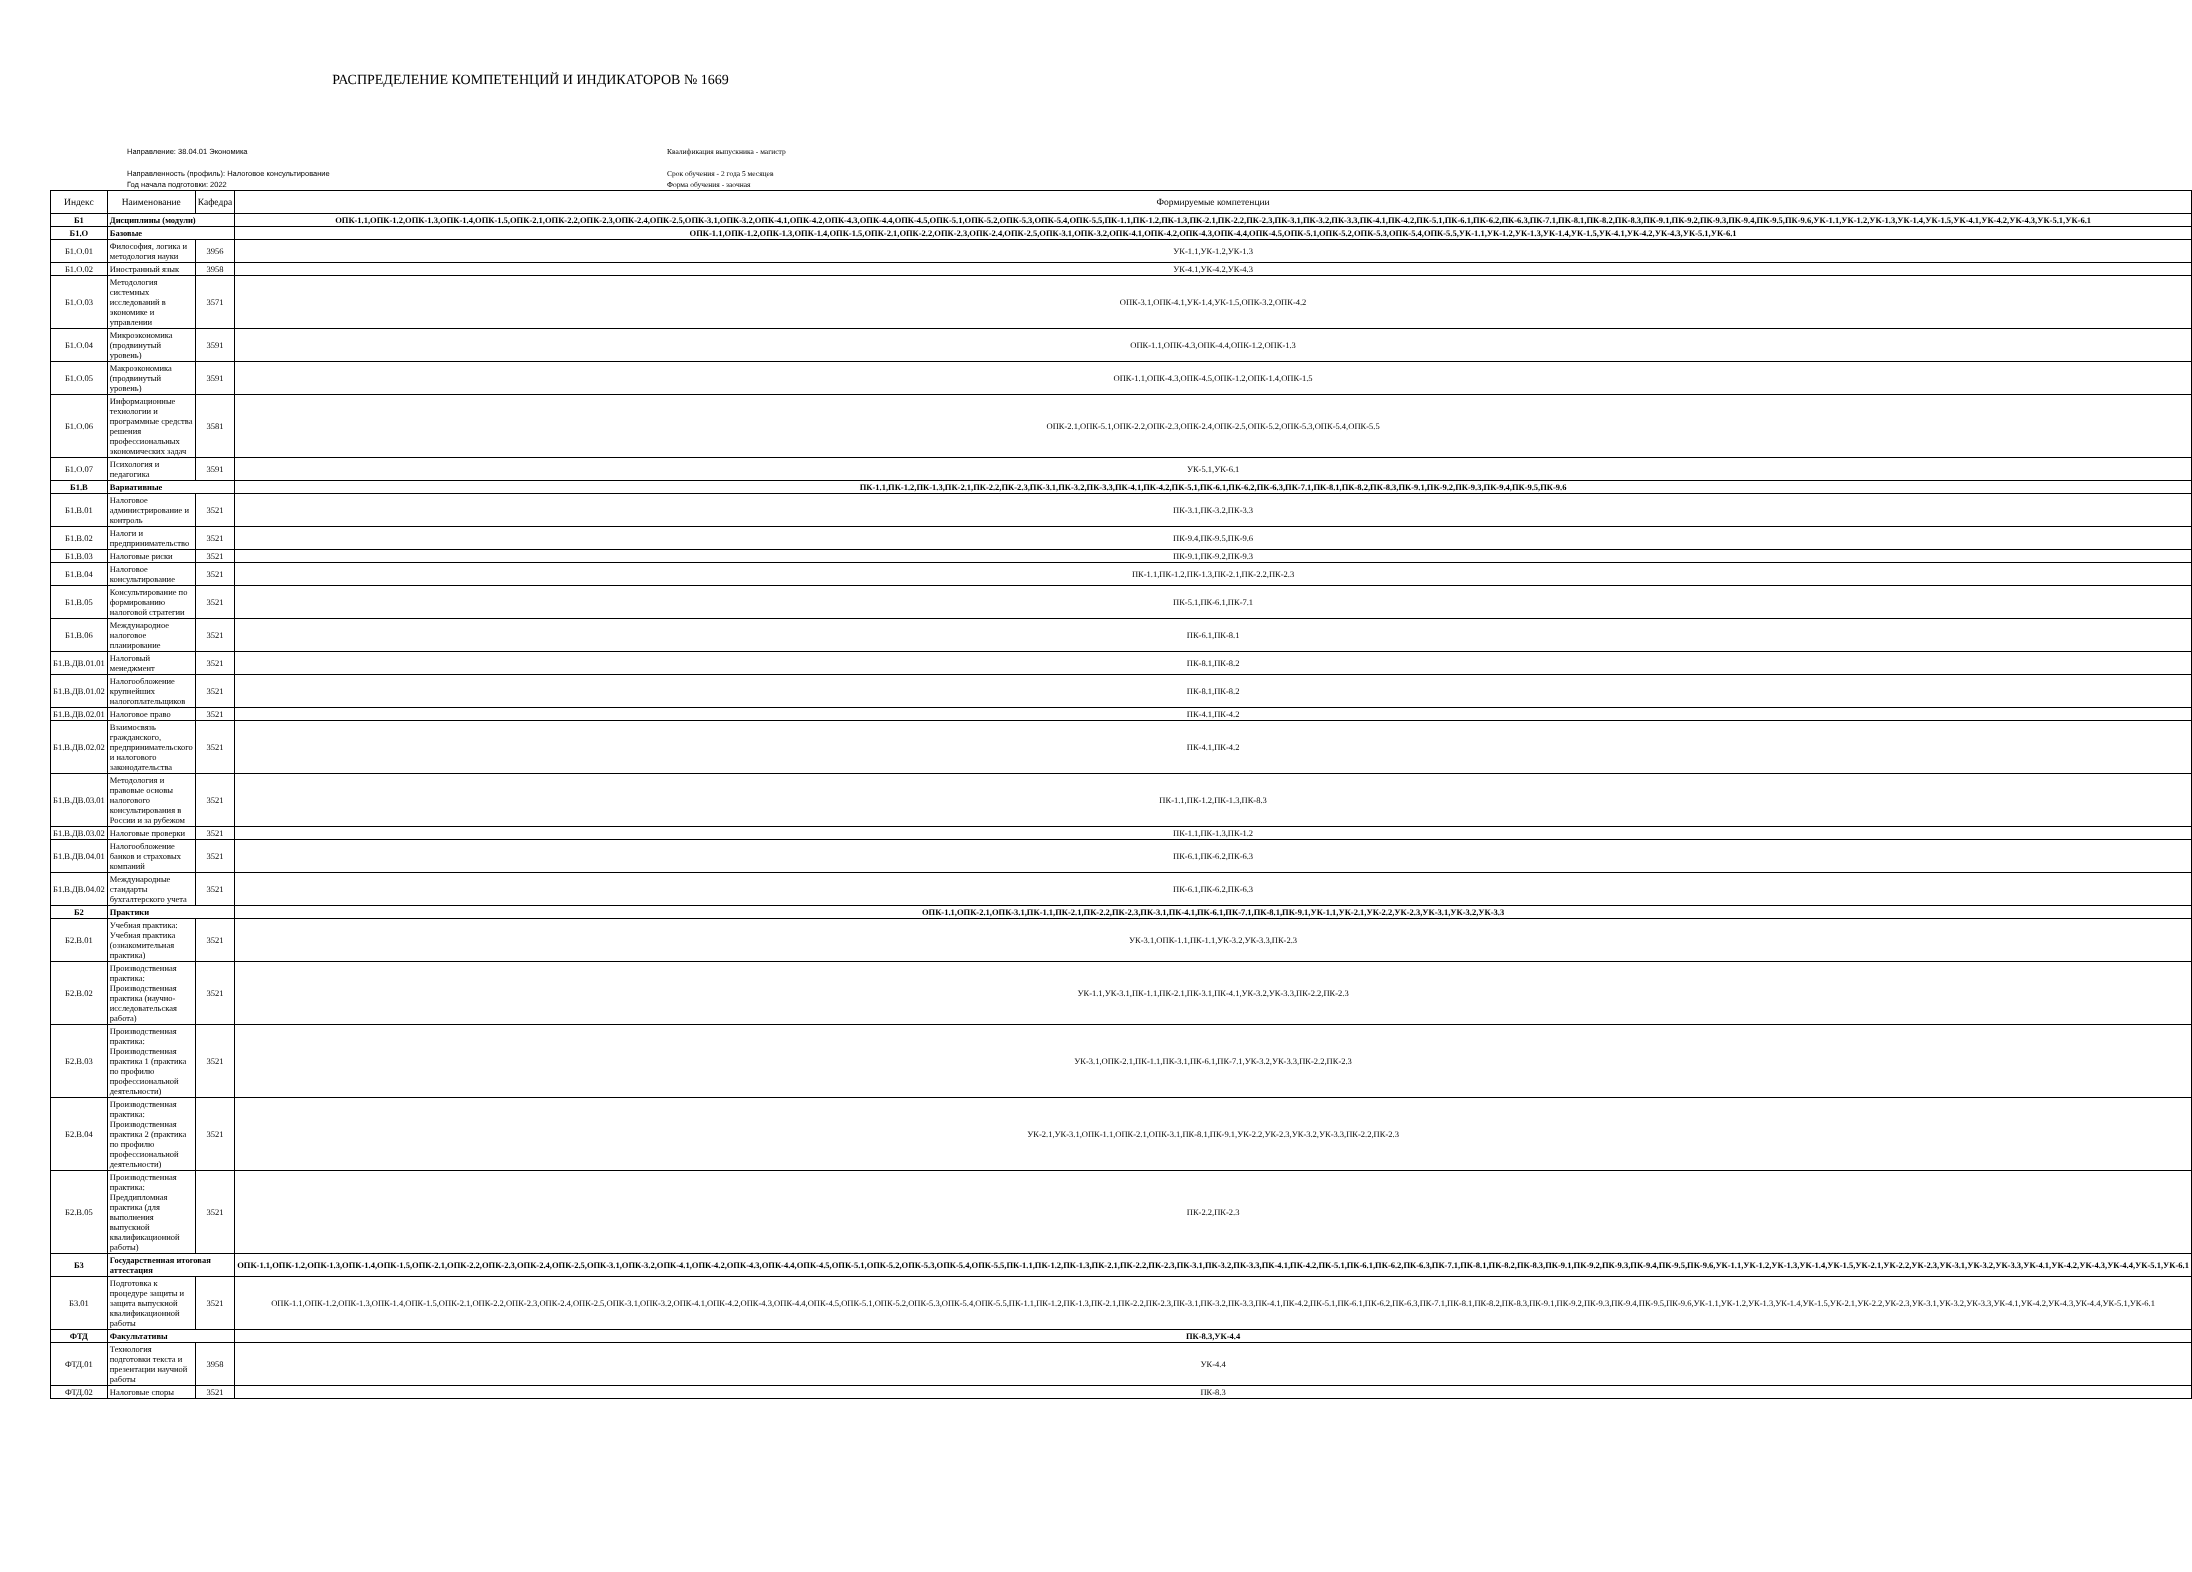РАСПРЕДЕЛЕНИЕ КОМПЕТЕНЦИЙ И ИНДИКАТОРОВ № 1669
Направление: 38.04.01 Экономика
Направленность (профиль): Налоговое консультирование
Год начала подготовки: 2022
Квалификация выпускника - магистр
Срок обучения - 2 года 5 месяцев
Форма обучения - заочная
| Индекс | Наименование | Кафедра | Формируемые компетенции |
| --- | --- | --- | --- |
| Б1 | Дисциплины (модули) | | ОПК-1.1,ОПК-1.2,ОПК-1.3,ОПК-1.4,ОПК-1.5,ОПК-2.1,ОПК-2.2,ОПК-2.3,ОПК-2.4,ОПК-2.5,ОПК-3.1,ОПК-3.2,ОПК-4.1,ОПК-4.2,ОПК-4.3,ОПК-4.4,ОПК-4.5,ОПК-5.1,ОПК-5.2,ОПК-5.3,ОПК-5.4,ОПК-5.5,ПК-1.1,ПК-1.2,ПК-1.3,ПК-2.1,ПК-2.2,ПК-2.3,ПК-3.1,ПК-3.2,ПК-3.3,ПК-4.1,ПК-4.2,ПК-5.1,ПК-6.1,ПК-6.2,ПК-6.3,ПК-7.1,ПК-8.1,ПК-8.2,ПК-8.3,ПК-9.1,ПК-9.2,ПК-9.3,ПК-9.4,ПК-9.5,ПК-9.6,УК-1.1,УК-1.2,УК-1.3,УК-1.4,УК-1.5,УК-4.1,УК-4.2,УК-4.3,УК-5.1,УК-6.1 |
| Б1.О | Базовые | | ОПК-1.1,ОПК-1.2,ОПК-1.3,ОПК-1.4,ОПК-1.5,ОПК-2.1,ОПК-2.2,ОПК-2.3,ОПК-2.4,ОПК-2.5,ОПК-3.1,ОПК-3.2,ОПК-4.1,ОПК-4.2,ОПК-4.3,ОПК-4.4,ОПК-4.5,ОПК-5.1,ОПК-5.2,ОПК-5.3,ОПК-5.4,ОПК-5.5,УК-1.1,УК-1.2,УК-1.3,УК-1.4,УК-1.5,УК-4.1,УК-4.2,УК-4.3,УК-5.1,УК-6.1 |
| Б1.О.01 | Философия, логика и методология науки | 3956 | УК-1.1,УК-1.2,УК-1.3 |
| Б1.О.02 | Иностранный язык | 3958 | УК-4.1,УК-4.2,УК-4.3 |
| Б1.О.03 | Методология системных исследований в экономике и управлении | 3571 | ОПК-3.1,ОПК-4.1,УК-1.4,УК-1.5,ОПК-3.2,ОПК-4.2 |
| Б1.О.04 | Микроэкономика (продвинутый уровень) | 3591 | ОПК-1.1,ОПК-4.3,ОПК-4.4,ОПК-1.2,ОПК-1.3 |
| Б1.О.05 | Макроэкономика (продвинутый уровень) | 3591 | ОПК-1.1,ОПК-4.3,ОПК-4.5,ОПК-1.2,ОПК-1.4,ОПК-1.5 |
| Б1.О.06 | Информационные технологии и программные средства решения профессиональных экономических задач | 3581 | ОПК-2.1,ОПК-5.1,ОПК-2.2,ОПК-2.3,ОПК-2.4,ОПК-2.5,ОПК-5.2,ОПК-5.3,ОПК-5.4,ОПК-5.5 |
| Б1.О.07 | Психология и педагогика | 3591 | УК-5.1,УК-6.1 |
| Б1.В | Вариативные | | ПК-1.1,ПК-1.2,ПК-1.3,ПК-2.1,ПК-2.2,ПК-2.3,ПК-3.1,ПК-3.2,ПК-3.3,ПК-4.1,ПК-4.2,ПК-5.1,ПК-6.1,ПК-6.2,ПК-6.3,ПК-7.1,ПК-8.1,ПК-8.2,ПК-8.3,ПК-9.1,ПК-9.2,ПК-9.3,ПК-9.4,ПК-9.5,ПК-9.6 |
| Б1.В.01 | Налоговое администрирование и контроль | 3521 | ПК-3.1,ПК-3.2,ПК-3.3 |
| Б1.В.02 | Налоги и предпринимательство | 3521 | ПК-9.4,ПК-9.5,ПК-9.6 |
| Б1.В.03 | Налоговые риски | 3521 | ПК-9.1,ПК-9.2,ПК-9.3 |
| Б1.В.04 | Налоговое консультирование | 3521 | ПК-1.1,ПК-1.2,ПК-1.3,ПК-2.1,ПК-2.2,ПК-2.3 |
| Б1.В.05 | Консультирование по формированию налоговой стратегии | 3521 | ПК-5.1,ПК-6.1,ПК-7.1 |
| Б1.В.06 | Международное налоговое планирование | 3521 | ПК-6.1,ПК-8.1 |
| Б1.В.ДВ.01.01 | Налоговый менеджмент | 3521 | ПК-8.1,ПК-8.2 |
| Б1.В.ДВ.01.02 | Налогообложение крупнейших налогоплательщиков | 3521 | ПК-8.1,ПК-8.2 |
| Б1.В.ДВ.02.01 | Налоговое право | 3521 | ПК-4.1,ПК-4.2 |
| Б1.В.ДВ.02.02 | Взаимосвязь гражданского, предпринимательского и налогового законодательства | 3521 | ПК-4.1,ПК-4.2 |
| Б1.В.ДВ.03.01 | Методология и правовые основы налогового консультирования в России и за рубежом | 3521 | ПК-1.1,ПК-1.2,ПК-1.3,ПК-8.3 |
| Б1.В.ДВ.03.02 | Налоговые проверки | 3521 | ПК-1.1,ПК-1.3,ПК-1.2 |
| Б1.В.ДВ.04.01 | Налогообложение банков и страховых компаний | 3521 | ПК-6.1,ПК-6.2,ПК-6.3 |
| Б1.В.ДВ.04.02 | Международные стандарты бухгалтерского учета | 3521 | ПК-6.1,ПК-6.2,ПК-6.3 |
| Б2 | Практики | | ОПК-1.1,ОПК-2.1,ОПК-3.1,ПК-1.1,ПК-2.1,ПК-2.2,ПК-2.3,ПК-3.1,ПК-4.1,ПК-6.1,ПК-7.1,ПК-8.1,ПК-9.1,УК-1.1,УК-2.1,УК-2.2,УК-2.3,УК-3.1,УК-3.2,УК-3.3 |
| Б2.В.01 | Учебная практика: Учебная практика (ознакомительная практика) | 3521 | УК-3.1,ОПК-1.1,ПК-1.1,УК-3.2,УК-3.3,ПК-2.3 |
| Б2.В.02 | Производственная практика: Производственная практика (научно-исследовательская работа) | 3521 | УК-1.1,УК-3.1,ПК-1.1,ПК-2.1,ПК-3.1,ПК-4.1,УК-3.2,УК-3.3,ПК-2.2,ПК-2.3 |
| Б2.В.03 | Производственная практика: Производственная практика 1 (практика по профилю профессиональной деятельности) | 3521 | УК-3.1,ОПК-2.1,ПК-1.1,ПК-3.1,ПК-6.1,ПК-7.1,УК-3.2,УК-3.3,ПК-2.2,ПК-2.3 |
| Б2.В.04 | Производственная практика: Производственная практика 2 (практика по профилю профессиональной деятельности) | 3521 | УК-2.1,УК-3.1,ОПК-1.1,ОПК-2.1,ОПК-3.1,ПК-8.1,ПК-9.1,УК-2.2,УК-2.3,УК-3.2,УК-3.3,ПК-2.2,ПК-2.3 |
| Б2.В.05 | Производственная практика: Преддипломная практика (для выполнения выпускной квалификационной работы) | 3521 | ПК-2.2,ПК-2.3 |
| Б3 | Государственная итоговая аттестация | | ОПК-1.1,ОПК-1.2,ОПК-1.3,ОПК-1.4,ОПК-1.5,ОПК-2.1,ОПК-2.2,ОПК-2.3,ОПК-2.4,ОПК-2.5,ОПК-3.1,ОПК-3.2,ОПК-4.1,ОПК-4.2,ОПК-4.3,ОПК-4.4,ОПК-4.5,ОПК-5.1,ОПК-5.2,ОПК-5.3,ОПК-5.4,ОПК-5.5,ПК-1.1,ПК-1.2,ПК-1.3,ПК-2.1,ПК-2.2,ПК-2.3,ПК-3.1,ПК-3.2,ПК-3.3,ПК-4.1,ПК-4.2,ПК-5.1,ПК-6.1,ПК-6.2,ПК-6.3,ПК-7.1,ПК-8.1,ПК-8.2,ПК-8.3,ПК-9.1,ПК-9.2,ПК-9.3,ПК-9.4,ПК-9.5,ПК-9.6,УК-1.1,УК-1.2,УК-1.3,УК-1.4,УК-1.5,УК-2.1,УК-2.2,УК-2.3,УК-3.1,УК-3.2,УК-3.3,УК-4.1,УК-4.2,УК-4.3,УК-4.4,УК-5.1,УК-6.1 |
| Б3.01 | Подготовка к процедуре защиты и защита выпускной квалификационной работы | 3521 | ОПК-1.1,ОПК-1.2,ОПК-1.3,ОПК-1.4,ОПК-1.5,ОПК-2.1,ОПК-2.2,ОПК-2.3,ОПК-2.4,ОПК-2.5,ОПК-3.1,ОПК-3.2,ОПК-4.1,ОПК-4.2,ОПК-4.3,ОПК-4.4,ОПК-4.5,ОПК-5.1,ОПК-5.2,ОПК-5.3,ОПК-5.4,ОПК-5.5,ПК-1.1,ПК-1.2,ПК-1.3,ПК-2.1,ПК-2.2,ПК-2.3,ПК-3.1,ПК-3.2,ПК-3.3,ПК-4.1,ПК-4.2,ПК-5.1,ПК-6.1,ПК-6.2,ПК-6.3,ПК-7.1,ПК-8.1,ПК-8.2,ПК-8.3,ПК-9.1,ПК-9.2,ПК-9.3,ПК-9.4,ПК-9.5,ПК-9.6,УК-1.1,УК-1.2,УК-1.3,УК-1.4,УК-1.5,УК-2.1,УК-2.2,УК-2.3,УК-3.1,УК-3.2,УК-3.3,УК-4.1,УК-4.2,УК-4.3,УК-4.4,УК-5.1,УК-6.1 |
| ФТД | Факультативы | | ПК-8.3,УК-4.4 |
| ФТД.01 | Технология подготовки текста и презентации научной работы | 3958 | УК-4.4 |
| ФТД.02 | Налоговые споры | 3521 | ПК-8.3 |